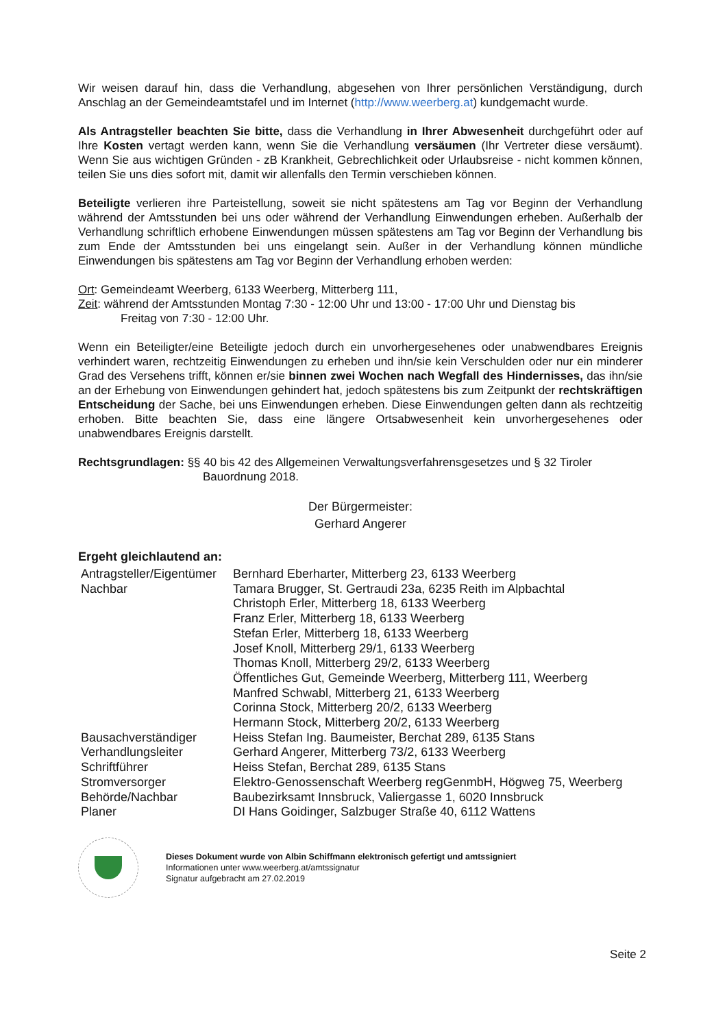Wir weisen darauf hin, dass die Verhandlung, abgesehen von Ihrer persönlichen Verständigung, durch Anschlag an der Gemeindeamtstafel und im Internet (http://www.weerberg.at) kundgemacht wurde.
Als Antragsteller beachten Sie bitte, dass die Verhandlung in Ihrer Abwesenheit durchgeführt oder auf Ihre Kosten vertagt werden kann, wenn Sie die Verhandlung versäumen (Ihr Vertreter diese versäumt). Wenn Sie aus wichtigen Gründen - zB Krankheit, Gebrechlichkeit oder Urlaubsreise - nicht kommen können, teilen Sie uns dies sofort mit, damit wir allenfalls den Termin verschieben können.
Beteiligte verlieren ihre Parteistellung, soweit sie nicht spätestens am Tag vor Beginn der Verhandlung während der Amtsstunden bei uns oder während der Verhandlung Einwendungen erheben. Außerhalb der Verhandlung schriftlich erhobene Einwendungen müssen spätestens am Tag vor Beginn der Verhandlung bis zum Ende der Amtsstunden bei uns eingelangt sein. Außer in der Verhandlung können mündliche Einwendungen bis spätestens am Tag vor Beginn der Verhandlung erhoben werden:
Ort: Gemeindeamt Weerberg, 6133 Weerberg, Mitterberg 111,
Zeit: während der Amtsstunden Montag 7:30 - 12:00 Uhr und 13:00 - 17:00 Uhr und Dienstag bis
Freitag von 7:30 - 12:00 Uhr.
Wenn ein Beteiligter/eine Beteiligte jedoch durch ein unvorhergesehenes oder unabwendbares Ereignis verhindert waren, rechtzeitig Einwendungen zu erheben und ihn/sie kein Verschulden oder nur ein minderer Grad des Versehens trifft, können er/sie binnen zwei Wochen nach Wegfall des Hindernisses, das ihn/sie an der Erhebung von Einwendungen gehindert hat, jedoch spätestens bis zum Zeitpunkt der rechtskräftigen Entscheidung der Sache, bei uns Einwendungen erheben. Diese Einwendungen gelten dann als rechtzeitig erhoben. Bitte beachten Sie, dass eine längere Ortsabwesenheit kein unvorhergesehenes oder unabwendbares Ereignis darstellt.
Rechtsgrundlagen: §§ 40 bis 42 des Allgemeinen Verwaltungsverfahrensgesetzes und § 32 Tiroler
Bauordnung 2018.
Der Bürgermeister:
Gerhard Angerer
Ergeht gleichlautend an:
| Antragsteller/Eigentümer | Bernhard Eberharter, Mitterberg 23, 6133 Weerberg |
| Nachbar | Tamara Brugger, St. Gertraudi 23a, 6235 Reith im Alpbachtal Christoph Erler, Mitterberg 18, 6133 Weerberg Franz Erler, Mitterberg 18, 6133 Weerberg Stefan Erler, Mitterberg 18, 6133 Weerberg Josef Knoll, Mitterberg 29/1, 6133 Weerberg Thomas Knoll, Mitterberg 29/2, 6133 Weerberg Öffentliches Gut, Gemeinde Weerberg, Mitterberg 111, Weerberg Manfred Schwabl, Mitterberg 21, 6133 Weerberg Corinna Stock, Mitterberg 20/2, 6133 Weerberg Hermann Stock, Mitterberg 20/2, 6133 Weerberg |
| Bausachverständiger | Heiss Stefan Ing. Baumeister, Berchat 289, 6135 Stans |
| Verhandlungsleiter | Gerhard Angerer, Mitterberg 73/2, 6133 Weerberg |
| Schriftführer | Heiss Stefan, Berchat 289, 6135 Stans |
| Stromversorger | Elektro-Genossenschaft Weerberg regGenmbH, Högweg 75, Weerberg |
| Behörde/Nachbar | Baubezirksamt Innsbruck, Valiergasse 1, 6020 Innsbruck |
| Planer | DI Hans Goidinger, Salzbuger Straße 40, 6112 Wattens |
Dieses Dokument wurde von Albin Schiffmann elektronisch gefertigt und amtssigniert
Informationen unter www.weerberg.at/amtssignatur
Signatur aufgebracht am 27.02.2019
Seite 2